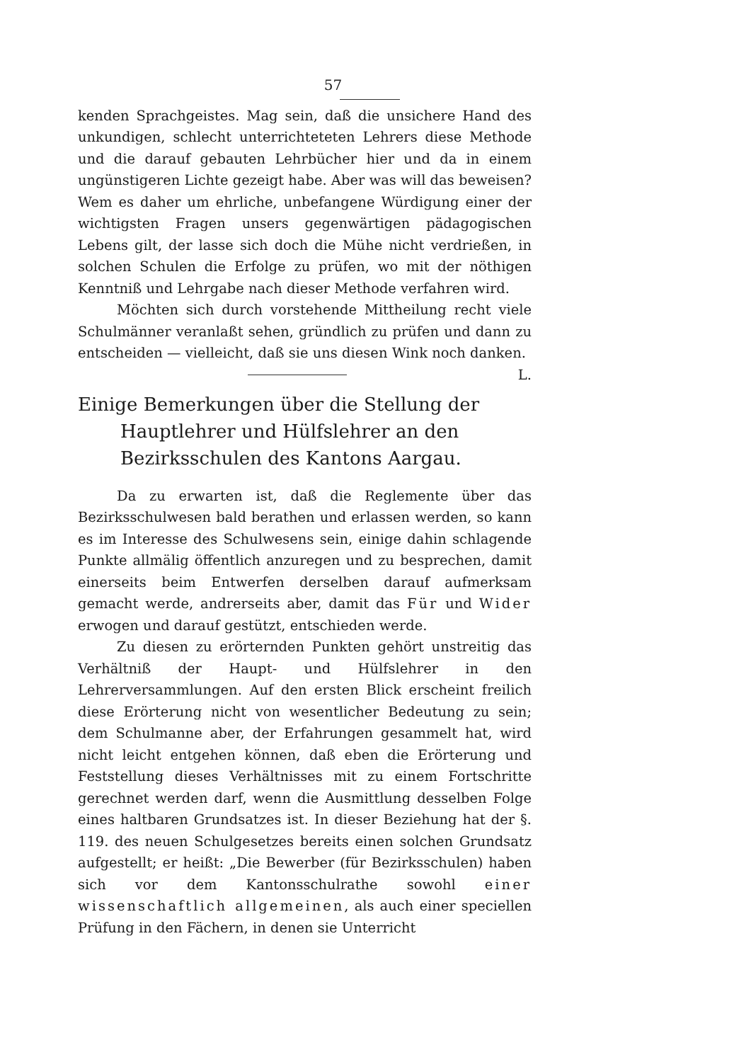57
kenden Sprachgeistes. Mag sein, daß die unsichere Hand des unkundigen, schlecht unterrichteteten Lehrers diese Methode und die darauf gebauten Lehrbücher hier und da in einem ungünstigeren Lichte gezeigt habe. Aber was will das beweisen? Wem es daher um ehrliche, unbefangene Würdigung einer der wichtigsten Fragen unsers gegenwärtigen pädagogischen Lebens gilt, der lasse sich doch die Mühe nicht verdrießen, in solchen Schulen die Erfolge zu prüfen, wo mit der nöthigen Kenntniß und Lehrgabe nach dieser Methode verfahren wird.
Möchten sich durch vorstehende Mittheilung recht viele Schulmänner veranlaßt sehen, gründlich zu prüfen und dann zu entscheiden — vielleicht, daß sie uns diesen Wink noch danken. L.
Einige Bemerkungen über die Stellung der Hauptlehrer und Hülfslehrer an den Bezirksschulen des Kantons Aargau.
Da zu erwarten ist, daß die Reglemente über das Bezirksschulwesen bald berathen und erlassen werden, so kann es im Interesse des Schulwesens sein, einige dahin schlagende Punkte allmälig öffentlich anzuregen und zu besprechen, damit einerseits beim Entwerfen derselben darauf aufmerksam gemacht werde, andrerseits aber, damit das Für und Wider erwogen und darauf gestützt, entschieden werde.
Zu diesen zu erörternden Punkten gehört unstreitig das Verhältniß der Haupt- und Hülfslehrer in den Lehrerversammlungen. Auf den ersten Blick erscheint freilich diese Erörterung nicht von wesentlicher Bedeutung zu sein; dem Schulmanne aber, der Erfahrungen gesammelt hat, wird nicht leicht entgehen können, daß eben die Erörterung und Feststellung dieses Verhältnisses mit zu einem Fortschritte gerechnet werden darf, wenn die Ausmittlung desselben Folge eines haltbaren Grundsatzes ist. In dieser Beziehung hat der §. 119. des neuen Schulgesetzes bereits einen solchen Grundsatz aufgestellt; er heißt: „Die Bewerber (für Bezirksschulen) haben sich vor dem Kantonsschulrathe sowohl einer wissenschaftlich allgemeinen, als auch einer speciellen Prüfung in den Fächern, in denen sie Unterricht